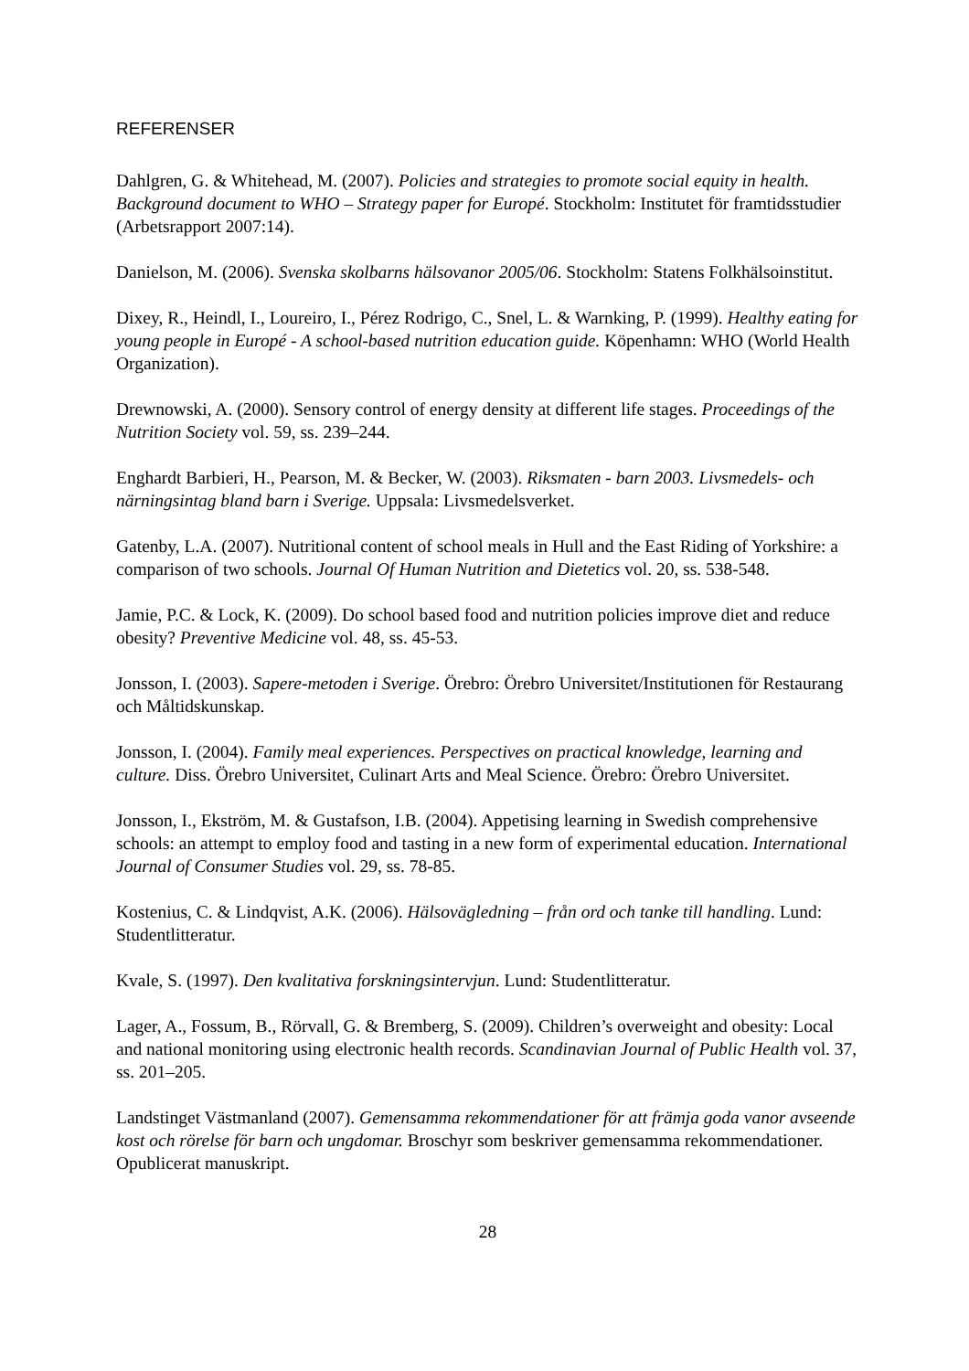REFERENSER
Dahlgren, G. & Whitehead, M. (2007). Policies and strategies to promote social equity in health. Background document to WHO – Strategy paper for Europé. Stockholm: Institutet för framtidsstudier (Arbetsrapport 2007:14).
Danielson, M. (2006). Svenska skolbarns hälsovanor 2005/06. Stockholm: Statens Folkhälsoinstitut.
Dixey, R., Heindl, I., Loureiro, I., Pérez Rodrigo, C., Snel, L. & Warnking, P. (1999). Healthy eating for young people in Europé - A school-based nutrition education guide. Köpenhamn: WHO (World Health Organization).
Drewnowski, A. (2000). Sensory control of energy density at different life stages. Proceedings of the Nutrition Society vol. 59, ss. 239–244.
Enghardt Barbieri, H., Pearson, M. & Becker, W. (2003). Riksmaten - barn 2003. Livsmedels- och närningsintag bland barn i Sverige. Uppsala: Livsmedelsverket.
Gatenby, L.A. (2007). Nutritional content of school meals in Hull and the East Riding of Yorkshire: a comparison of two schools. Journal Of Human Nutrition and Dietetics vol. 20, ss. 538-548.
Jamie, P.C. & Lock, K. (2009). Do school based food and nutrition policies improve diet and reduce obesity? Preventive Medicine vol. 48, ss. 45-53.
Jonsson, I. (2003). Sapere-metoden i Sverige. Örebro: Örebro Universitet/Institutionen för Restaurang och Måltidskunskap.
Jonsson, I. (2004). Family meal experiences. Perspectives on practical knowledge, learning and culture. Diss. Örebro Universitet, Culinart Arts and Meal Science. Örebro: Örebro Universitet.
Jonsson, I., Ekström, M. & Gustafson, I.B. (2004). Appetising learning in Swedish comprehensive schools: an attempt to employ food and tasting in a new form of experimental education. International Journal of Consumer Studies vol. 29, ss. 78-85.
Kostenius, C. & Lindqvist, A.K. (2006). Hälsovägledning – från ord och tanke till handling. Lund: Studentlitteratur.
Kvale, S. (1997). Den kvalitativa forskningsintervjun. Lund: Studentlitteratur.
Lager, A., Fossum, B., Rörvall, G. & Bremberg, S. (2009). Children’s overweight and obesity: Local and national monitoring using electronic health records. Scandinavian Journal of Public Health vol. 37, ss. 201–205.
Landstinget Västmanland (2007). Gemensamma rekommendationer för att främja goda vanor avseende kost och rörelse för barn och ungdomar. Broschyr som beskriver gemensamma rekommendationer. Opublicerat manuskript.
28